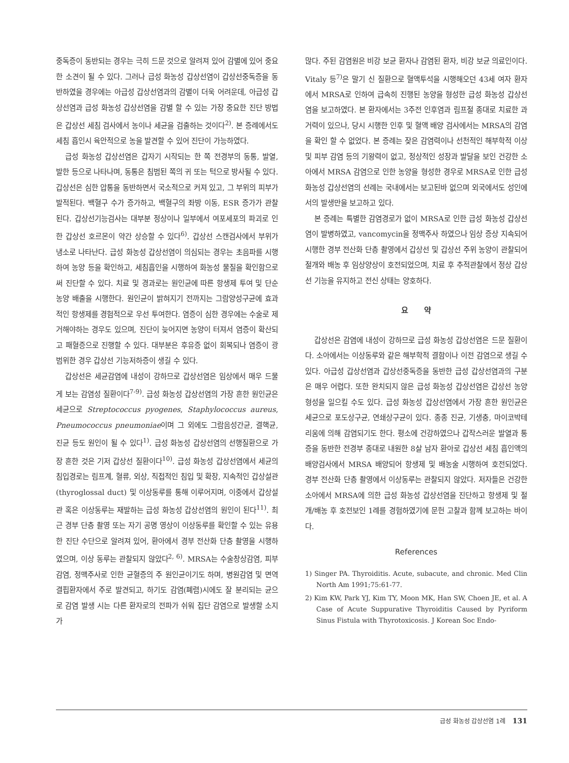중독증이 동반되는 경우는 극히 드문 것으로 알려져 있어 감별에 있어 중요한 소견이 될 수 있다. 그러나 급성 화농성 갑상선염이 갑상선중독증을 동반하였을 경우에는 아급성 갑상선염과의 감별이 더욱 어려운데, 아급성 갑상선염과 급성 화농성 갑상선염을 감별 할 수 있는 가장 중요한 진단 방법은 갑상선 세침 검사에서 농이나 세균을 검출하는 것이다<sup>2)</sup>. 본 증례에서도 세침 흡인시 육안적으로 농을 발견할 수 있어 진단이 가능하였다.
급성 화농성 갑상선염은 갑자기 시작되는 한 쪽 전경부의 동통, 발열, 발한 등으로 나타나며, 동통은 침범된 쪽의 귀 또는 턱으로 방사될 수 있다. 갑상선은 심한 압통을 동반하면서 국소적으로 커져 있고, 그 부위의 피부가 발적된다. 백혈구 수가 증가하고, 백혈구의 좌방 이동, ESR 증가가 관찰된다. 갑상선기능검사는 대부분 정상이나 일부에서 여포세포의 파괴로 인한 갑상선 호르몬이 약간 상승할 수 있다<sup>6)</sup>. 갑상선 스캔검사에서 부위가 냉소로 나타난다. 급성 화농성 갑상선염이 의심되는 경우는 초음파를 시행하여 농양 등을 확인하고, 세침흡인을 시행하여 화농성 물질을 확인함으로써 진단할 수 있다. 치료 및 경과로는 원인균에 따른 항생제 투여 및 단순 농양 배출을 시행한다. 원인균이 밝혀지기 전까지는 그람양성구균에 효과적인 항생제를 경험적으로 우선 투여한다. 염증이 심한 경우에는 수술로 제거해야하는 경우도 있으며, 진단이 늦어지면 농양이 터져서 염증이 확산되고 패혈증으로 진행할 수 있다. 대부분은 후유증 없이 회복되나 염증이 광범위한 경우 갑상선 기능저하증이 생길 수 있다.
갑상선은 세균감염에 내성이 강하므로 갑상선염은 임상에서 매우 드물게 보는 감염성 질환이다<sup>7-9)</sup>. 급성 화농성 갑상선염의 가장 흔한 원인균은 세균으로 Streptococcus pyogenes, Staphylococcus aureus, Pneumococcus pneumoniae이며 그 외에도 그람음성간균, 결핵균, 진균 등도 원인이 될 수 있다<sup>1)</sup>. 급성 화농성 갑상선염의 선행질환으로 가장 흔한 것은 기저 갑상선 질환이다<sup>10)</sup>. 급성 화농성 갑상선염에서 세균의 침입경로는 림프계, 혈류, 외상, 직접적인 침입 및 확장, 지속적인 갑상설관(thyroglossal duct) 및 이상동루를 통해 이루어지며, 이중에서 갑상설관 혹은 이상동루는 재발하는 급성 화농성 갑상선염의 원인이 된다<sup>11)</sup>. 최근 경부 단층 촬영 또는 자기 공명 영상이 이상동루를 확인할 수 있는 유용한 진단 수단으로 알려져 있어, 환아에서 경부 전산화 단층 촬영을 시행하였으며, 이상 동루는 관찰되지 않았다<sup>2, 6)</sup>. MRSA는 수술창상감염, 피부감염, 정맥주사로 인한 균혈증의 주 원인균이기도 하며, 병원감염 및 면역결핍환자에서 주로 발견되고, 하기도 감염(폐렴)시에도 잘 분리되는 균으로 감염 발생 시는 다른 환자로의 전파가 쉬워 집단 감염으로 발생할 소지가
많다. 주된 감염원은 비강 보균 환자나 감염된 환자, 비강 보균 의료인이다. Vitaly 등<sup>7)</sup>은 말기 신 질환으로 혈액투석을 시행해오던 43세 여자 환자에서 MRSA로 인하여 급속히 진행된 농양을 형성한 급성 화농성 갑상선염을 보고하였다. 본 환자에서는 3주전 인후염과 림프절 종대로 치료한 과거력이 있으나, 당시 시행한 인후 및 혈액 배양 검사에서는 MRSA의 감염을 확인 할 수 없었다. 본 증례는 잦은 감염력이나 선천적인 해부학적 이상 및 피부 감염 등의 기왕력이 없고, 정상적인 성장과 발달을 보인 건강한 소아에서 MRSA 감염으로 인한 농양을 형성한 경우로 MRSA로 인한 급성 화농성 갑상선염의 선례는 국내에서는 보고된바 없으며 외국에서도 성인에서의 발생만을 보고하고 있다.
본 증례는 특별한 감염경로가 없이 MRSA로 인한 급성 화농성 갑상선염이 발병하였고, vancomycin을 정맥주사 하였으나 임상 증상 지속되어 시행한 경부 전산화 단층 촬영에서 갑상선 및 갑상선 주위 농양이 관찰되어 절개와 배농 후 임상양상이 호전되었으며, 치료 후 추적관찰에서 정상 갑상선 기능을 유지하고 전신 상태는 양호하다.
요 약
갑상선은 감염에 내성이 강하므로 급성 화농성 갑상선염은 드문 질환이다. 소아에서는 이상동루와 같은 해부학적 결함이나 이전 감염으로 생길 수 있다. 아급성 갑상선염과 갑상선중독증을 동반한 급성 갑상선염과의 구분은 매우 어렵다. 또한 완치되지 않은 급성 화농성 갑상선염은 갑상선 농양 형성을 일으킬 수도 있다. 급성 화농성 갑상선염에서 가장 흔한 원인균은 세균으로 포도상구균, 연쇄상구균이 있다. 종종 진균, 기생충, 마이코박테리움에 의해 감염되기도 한다. 평소에 건강하였으나 갑작스러운 발열과 통증을 동반한 전경부 종대로 내원한 8살 남자 환아로 갑상선 세침 흡인액의 배양검사에서 MRSA 배양되어 항생제 및 배농술 시행하여 호전되었다. 경부 전산화 단층 촬영에서 이상동루는 관찰되지 않았다. 저자들은 건강한 소아에서 MRSA에 의한 급성 화농성 갑상선염을 진단하고 항생제 및 절개/배농 후 호전보인 1례를 경험하였기에 문헌 고찰과 함께 보고하는 바이다.
References
1) Singer PA. Thyroiditis. Acute, subacute, and chronic. Med Clin North Am 1991;75:61-77.
2) Kim KW, Park YJ, Kim TY, Moon MK, Han SW, Choen JE, et al. A Case of Acute Suppurative Thyroiditis Caused by Pyriform Sinus Fistula with Thyrotoxicosis. J Korean Soc Endo-
급성 화농성 갑상선염 1례 131